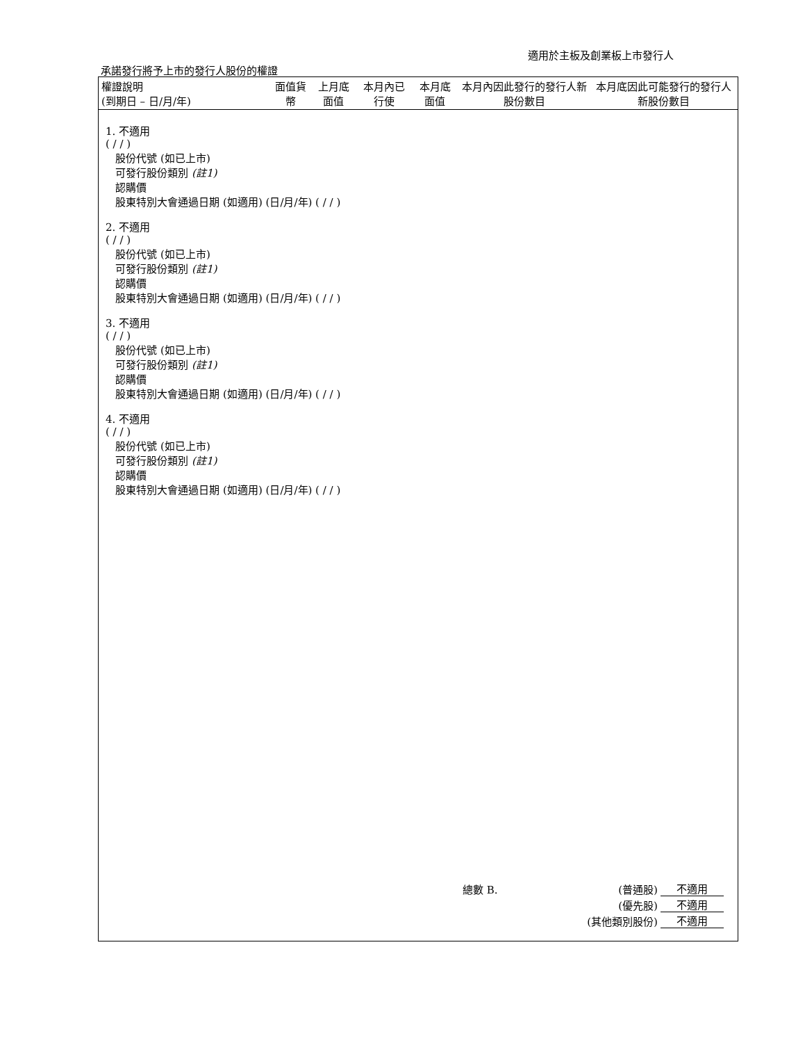適用於主板及創業板上市發行人
承諾發行將予上市的發行人股份的權證
| 權證說明 (到期日 – 日/月/年) | 面值貨幣 | 上月底面值 | 本月內已行使 | 本月底面值 | 本月內因此發行的發行人新股份數目 | 本月底因此可能發行的發行人新股份數目 |
| --- | --- | --- | --- | --- | --- | --- |
1. 不適用
( / / )
股份代號 (如已上市)
可發行股份類別 (註1)
認購價
股東特別大會通過日期 (如適用) (日/月/年) ( / / )
2. 不適用
( / / )
股份代號 (如已上市)
可發行股份類別 (註1)
認購價
股東特別大會通過日期 (如適用) (日/月/年) ( / / )
3. 不適用
( / / )
股份代號 (如已上市)
可發行股份類別 (註1)
認購價
股東特別大會通過日期 (如適用) (日/月/年) ( / / )
4. 不適用
( / / )
股份代號 (如已上市)
可發行股份類別 (註1)
認購價
股東特別大會通過日期 (如適用) (日/月/年) ( / / )
| 總數 B. | (普通股) | 不適用 |
| | (優先股) | 不適用 |
| | (其他類別股份) | 不適用 |